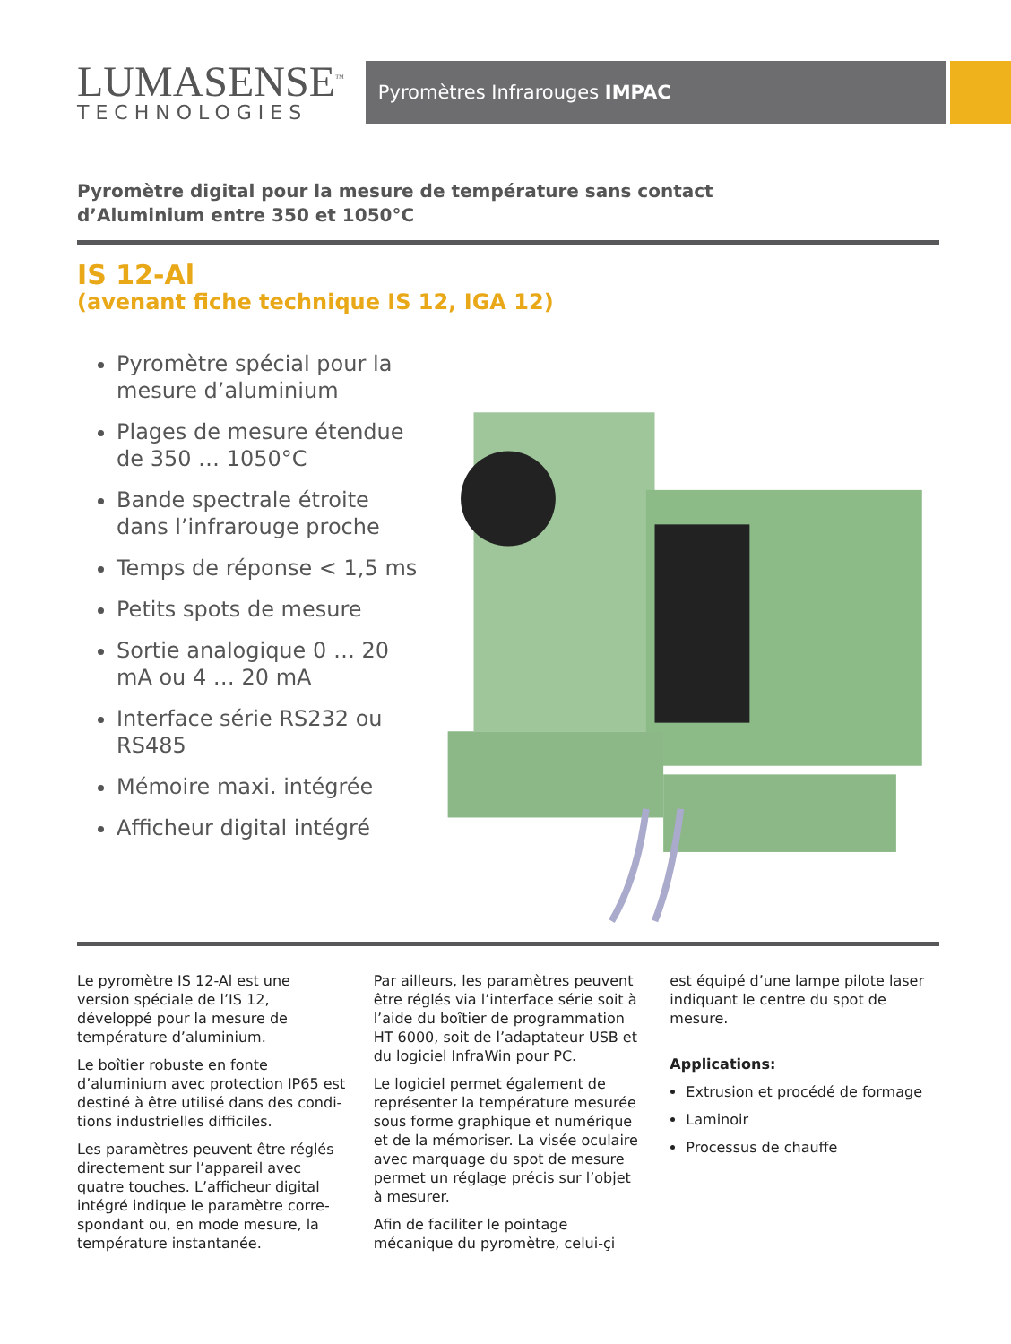LUMASENSE<sup>™</sup>
TECHNOLOGIES
Pyromètres Infrarouges IMPAC
Pyromètre digital pour la mesure de température sans contact
d’Aluminium entre 350 et 1050°C
IS 12-Al
(avenant fiche technique IS 12, IGA 12)
Pyromètre spécial pour la mesure d’aluminium
Plages de mesure étendue de 350 … 1050°C
Bande spectrale étroite dans l’infrarouge proche
Temps de réponse < 1,5 ms
Petits spots de mesure
Sortie analogique 0 … 20 mA ou 4 … 20 mA
Interface série RS232 ou RS485
Mémoire maxi. intégrée
Afficheur digital intégré
Le pyromètre IS 12-Al est une version spéciale de l’IS 12, développé pour la mesure de température d’aluminium.
Le boîtier robuste en fonte d’aluminium avec protection IP65 est destiné à être utilisé dans des condi-tions industrielles difficiles.
Les paramètres peuvent être réglés directement sur l’appareil avec quatre touches. L’afficheur digital intégré indique le paramètre corre-spondant ou, en mode mesure, la température instantanée.
Par ailleurs, les paramètres peuvent être réglés via l’interface série soit à l’aide du boîtier de programmation HT 6000, soit de l’adaptateur USB et du logiciel InfraWin pour PC.
Le logiciel permet également de représenter la température mesurée sous forme graphique et numérique et de la mémoriser. La visée oculaire avec marquage du spot de mesure permet un réglage précis sur l’objet à mesurer.
Afin de faciliter le pointage mécanique du pyromètre, celui-çi
est équipé d’une lampe pilote laser indiquant le centre du spot de mesure.
Applications:
Extrusion et procédé de formage
Laminoir
Processus de chauffe